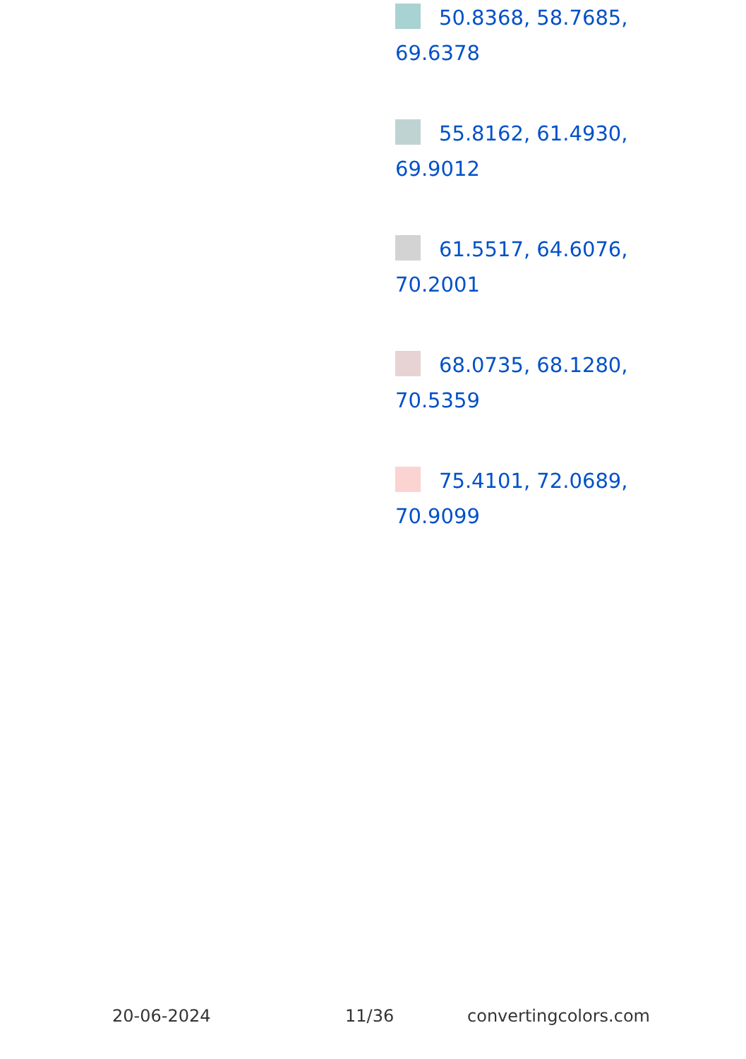50.8368, 58.7685, 69.6378
55.8162, 61.4930, 69.9012
61.5517, 64.6076, 70.2001
68.0735, 68.1280, 70.5359
75.4101, 72.0689, 70.9099
20-06-2024 11/36 convertingcolors.com